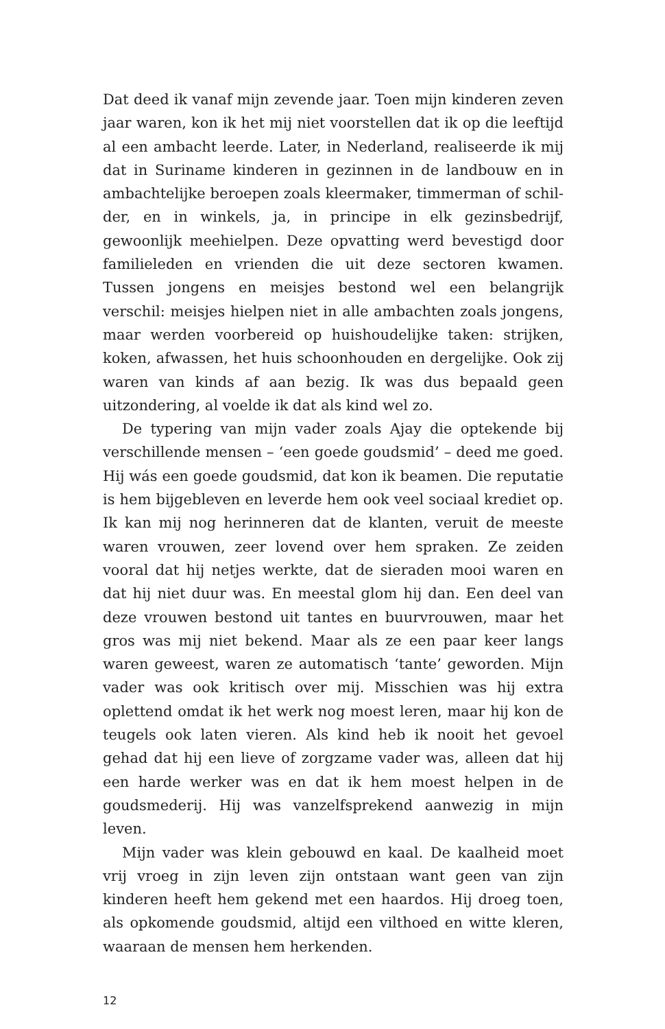Dat deed ik vanaf mijn zevende jaar. Toen mijn kinderen zeven jaar waren, kon ik het mij niet voorstellen dat ik op die leeftijd al een ambacht leerde. Later, in Nederland, realiseerde ik mij dat in Suriname kinderen in gezinnen in de landbouw en in ambachtelijke beroepen zoals kleermaker, timmerman of schil­der, en in winkels, ja, in principe in elk gezinsbedrijf, gewoonlijk meehielpen. Deze opvatting werd bevestigd door familieleden en vrienden die uit deze sectoren kwamen. Tussen jongens en meisjes bestond wel een belangrijk verschil: meisjes hielpen niet in alle ambachten zoals jongens, maar werden voorbereid op huishoudelijke taken: strijken, koken, afwassen, het huis schoonhouden en dergelijke. Ook zij waren van kinds af aan bezig. Ik was dus bepaald geen uitzondering, al voelde ik dat als kind wel zo.
De typering van mijn vader zoals Ajay die optekende bij verschillende mensen – ‘een goede goudsmid’ – deed me goed. Hij wás een goede goudsmid, dat kon ik beamen. Die reputatie is hem bijgebleven en leverde hem ook veel sociaal krediet op. Ik kan mij nog herinneren dat de klanten, veruit de meeste waren vrouwen, zeer lovend over hem spraken. Ze zeiden vooral dat hij netjes werkte, dat de sieraden mooi waren en dat hij niet duur was. En meestal glom hij dan. Een deel van deze vrouwen bestond uit tantes en buurvrouwen, maar het gros was mij niet bekend. Maar als ze een paar keer langs waren geweest, waren ze automatisch ‘tante’ geworden. Mijn vader was ook kritisch over mij. Misschien was hij extra oplettend omdat ik het werk nog moest leren, maar hij kon de teugels ook laten vieren. Als kind heb ik nooit het gevoel gehad dat hij een lieve of zorgzame vader was, alleen dat hij een harde werker was en dat ik hem moest helpen in de goudsmederij. Hij was vanzelfsprekend aanwezig in mijn leven.
Mijn vader was klein gebouwd en kaal. De kaalheid moet vrij vroeg in zijn leven zijn ontstaan want geen van zijn kinderen heeft hem gekend met een haardos. Hij droeg toen, als opkomende goudsmid, altijd een vilthoed en witte kleren, waaraan de mensen hem herkenden.
12